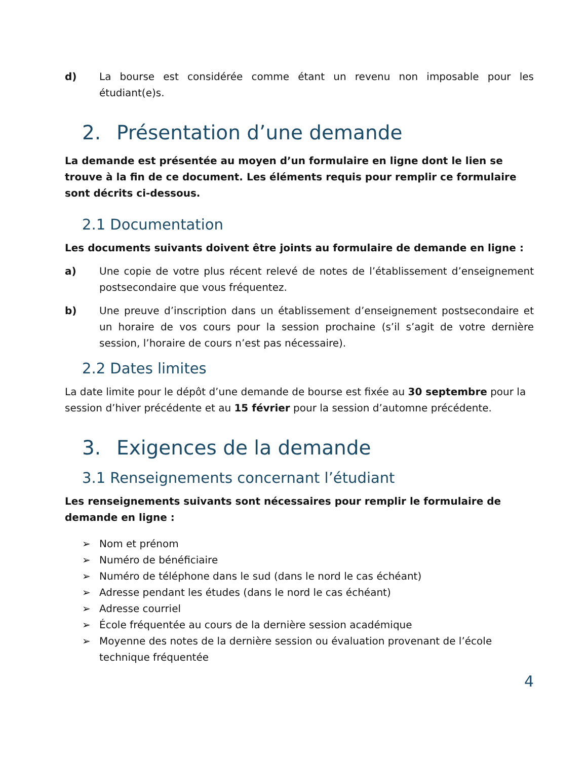d) La bourse est considérée comme étant un revenu non imposable pour les étudiant(e)s.
2. Présentation d’une demande
La demande est présentée au moyen d’un formulaire en ligne dont le lien se trouve à la fin de ce document. Les éléments requis pour remplir ce formulaire sont décrits ci-dessous.
2.1 Documentation
Les documents suivants doivent être joints au formulaire de demande en ligne :
a) Une copie de votre plus récent relevé de notes de l’établissement d’enseignement postsecondaire que vous fréquentez.
b) Une preuve d’inscription dans un établissement d’enseignement postsecondaire et un horaire de vos cours pour la session prochaine (s’il s’agit de votre dernière session, l’horaire de cours n’est pas nécessaire).
2.2 Dates limites
La date limite pour le dépôt d’une demande de bourse est fixée au 30 septembre pour la session d’hiver précédente et au 15 février pour la session d’automne précédente.
3. Exigences de la demande
3.1 Renseignements concernant l’étudiant
Les renseignements suivants sont nécessaires pour remplir le formulaire de demande en ligne :
➢ Nom et prénom
➢ Numéro de bénéficiaire
➢ Numéro de téléphone dans le sud (dans le nord le cas échéant)
➢ Adresse pendant les études (dans le nord le cas échéant)
➢ Adresse courriel
➢ École fréquentée au cours de la dernière session académique
➢ Moyenne des notes de la dernière session ou évaluation provenant de l’école technique fréquentée
4